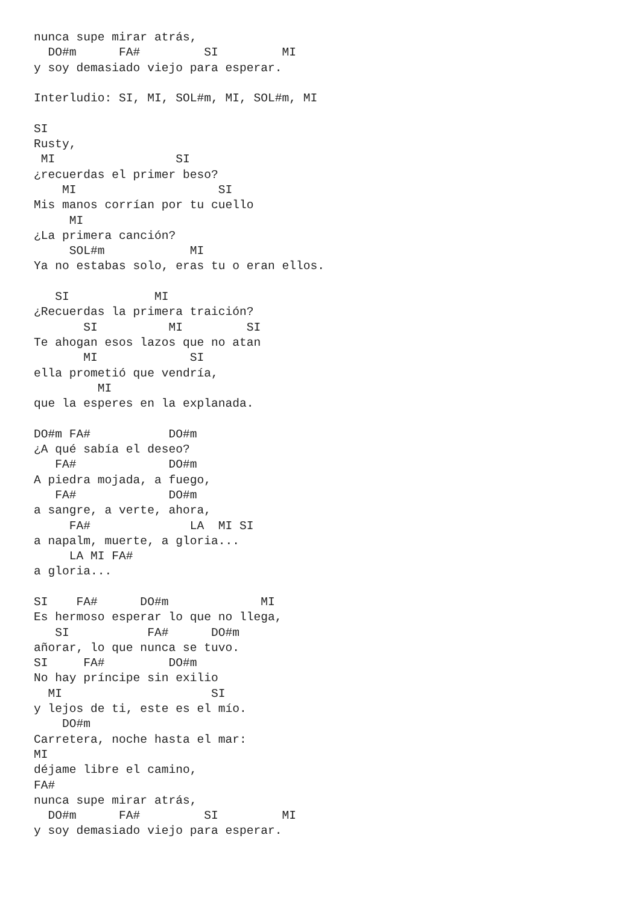nunca supe mirar atrás,
  DO#m      FA#         SI         MI
y soy demasiado viejo para esperar.

Interludio: SI, MI, SOL#m, MI, SOL#m, MI

SI
Rusty,
 MI                 SI
¿recuerdas el primer beso?
    MI                    SI
Mis manos corrían por tu cuello
     MI
¿La primera canción?
     SOL#m            MI
Ya no estabas solo, eras tu o eran ellos.

   SI            MI
¿Recuerdas la primera traición?
       SI          MI         SI
Te ahogan esos lazos que no atan
       MI             SI
ella prometió que vendría,
         MI
que la esperes en la explanada.

DO#m FA#           DO#m
¿A qué sabía el deseo?
   FA#             DO#m
A piedra mojada, a fuego,
   FA#             DO#m
a sangre, a verte, ahora,
     FA#              LA  MI SI
a napalm, muerte, a gloria...
     LA MI FA#
a gloria...

SI    FA#      DO#m             MI
Es hermoso esperar lo que no llega,
   SI           FA#      DO#m
añorar, lo que nunca se tuvo.
SI     FA#         DO#m
No hay príncipe sin exilio
  MI                     SI
y lejos de ti, este es el mío.
    DO#m
Carretera, noche hasta el mar:
MI
déjame libre el camino,
FA#
nunca supe mirar atrás,
  DO#m      FA#         SI         MI
y soy demasiado viejo para esperar.